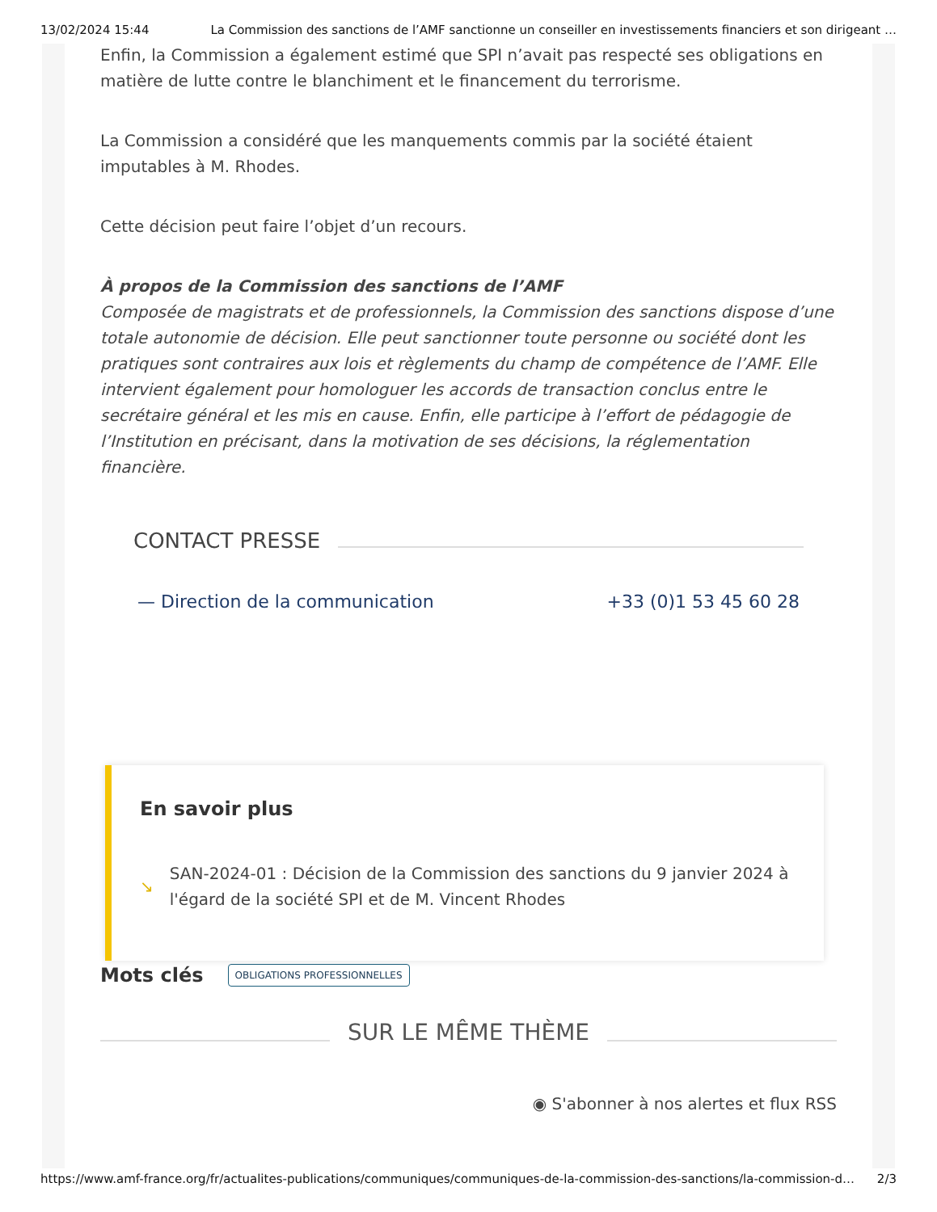13/02/2024 15:44 La Commission des sanctions de l’AMF sanctionne un conseiller en investissements financiers et son dirigeant …
Enfin, la Commission a également estimé que SPI n’avait pas respecté ses obligations en matière de lutte contre le blanchiment et le financement du terrorisme.
La Commission a considéré que les manquements commis par la société étaient imputables à M. Rhodes.
Cette décision peut faire l’objet d’un recours.
À propos de la Commission des sanctions de l’AMF
Composée de magistrats et de professionnels, la Commission des sanctions dispose d’une totale autonomie de décision. Elle peut sanctionner toute personne ou société dont les pratiques sont contraires aux lois et règlements du champ de compétence de l’AMF. Elle intervient également pour homologuer les accords de transaction conclus entre le secrétaire général et les mis en cause. Enfin, elle participe à l’effort de pédagogie de l’Institution en précisant, dans la motivation de ses décisions, la réglementation financière.
CONTACT PRESSE
— Direction de la communication +33 (0)1 53 45 60 28
En savoir plus
↘ SAN-2024-01 : Décision de la Commission des sanctions du 9 janvier 2024 à l'égard de la société SPI et de M. Vincent Rhodes
Mots clés OBLIGATIONS PROFESSIONNELLES
SUR LE MÊME THÈME
◉ S'abonner à nos alertes et flux RSS
https://www.amf-france.org/fr/actualites-publications/communiques/communiques-de-la-commission-des-sanctions/la-commission-d… 2/3